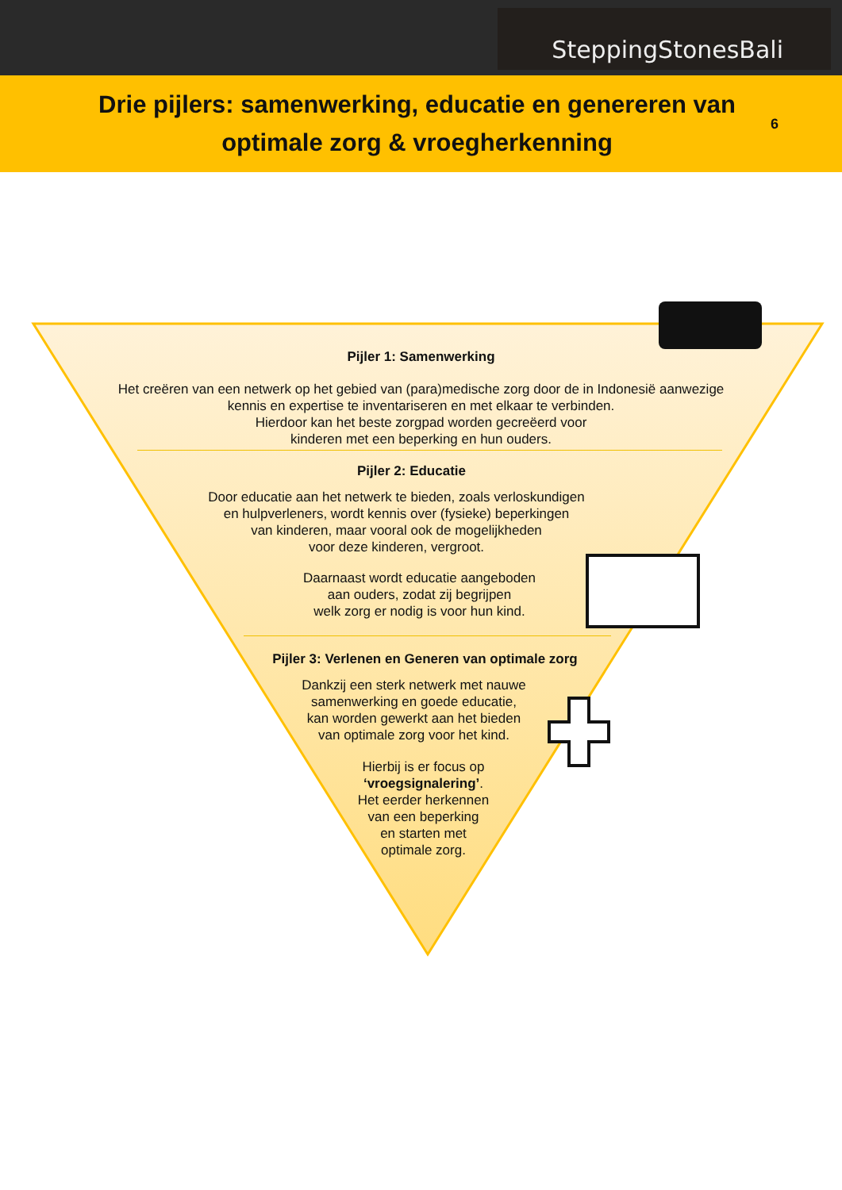SteppingStonesBali
Drie pijlers: samenwerking, educatie en genereren van optimale zorg & vroegherkenning
6
Pijler 1: Samenwerking
Het creëren van een netwerk op het gebied van (para)medische zorg door de in Indonesië aanwezige
kennis en expertise te inventariseren en met elkaar te verbinden.
Hierdoor kan het beste zorgpad worden gecreëerd voor
kinderen met een beperking en hun ouders.
Pijler 2: Educatie
Door educatie aan het netwerk te bieden, zoals verloskundigen
en hulpverleners, wordt kennis over (fysieke) beperkingen
van kinderen, maar vooral ook de mogelijkheden
voor deze kinderen, vergroot.
Daarnaast wordt educatie aangeboden
aan ouders, zodat zij begrijpen
welk zorg er nodig is voor hun kind.
Pijler 3: Verlenen en Generen van optimale zorg
Dankzij een sterk netwerk met nauwe
samenwerking en goede educatie,
kan worden gewerkt aan het bieden
van optimale zorg voor het kind.
Hierbij is er focus op
‘vroegsignalering’.
Het eerder herkennen
van een beperking
en starten met
optimale zorg.